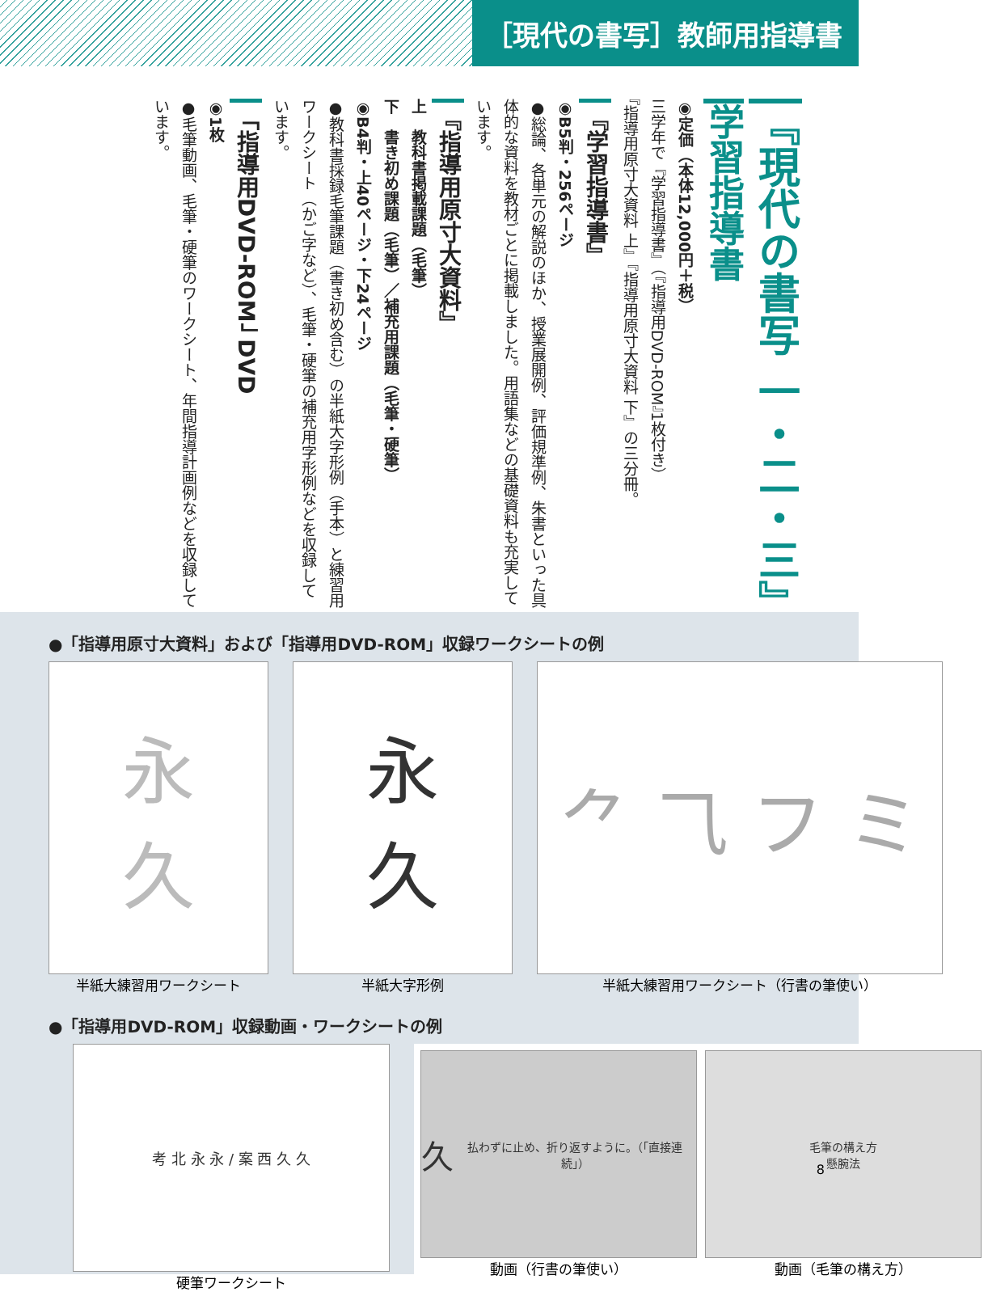［現代の書写］教師用指導書
『現代の書写 一・二・三』
学習指導書
◉定価（本体12,000円＋税）
三学年で『学習指導書』（『指導用DVD-ROM』1枚付き）
『指導用原寸大資料 上』『指導用原寸大資料 下』の三分冊。
『学習指導書』
◉B5判・256ページ
●総論、各単元の解説のほか、授業展開例、評価規準例、朱書といった具体的な資料を教材ごとに掲載しました。用語集などの基礎資料も充実しています。
『指導用原寸大資料』
上　教科書掲載課題（毛筆）
下　書き初め課題（毛筆）／補充用課題（毛筆・硬筆）
◉B4判・上40ページ・下24ページ
●教科書採録毛筆課題（書き初め含む）の半紙大字形例（手本）と練習用ワークシート（かご字など）、毛筆・硬筆の補充用字形例などを収録しています。
「指導用DVD-ROM」 DVD
◉1枚
●毛筆動画、毛筆・硬筆のワークシート、年間指導計画例などを収録しています。
●「指導用原寸大資料」および「指導用DVD-ROM」収録ワークシートの例
永
久
半紙大練習用ワークシート
永
久
半紙大字形例
⺈ ⺄ フ ミ
半紙大練習用ワークシート（行書の筆使い）
●「指導用DVD-ROM」収録動画・ワークシートの例
考 北 永 永 / 案 西 久 久
硬筆ワークシート
久
払わずに止め、折り返すように。（「直接連続」）
動画（行書の筆使い）
毛筆の構え方
懸腕法
動画（毛筆の構え方）
8